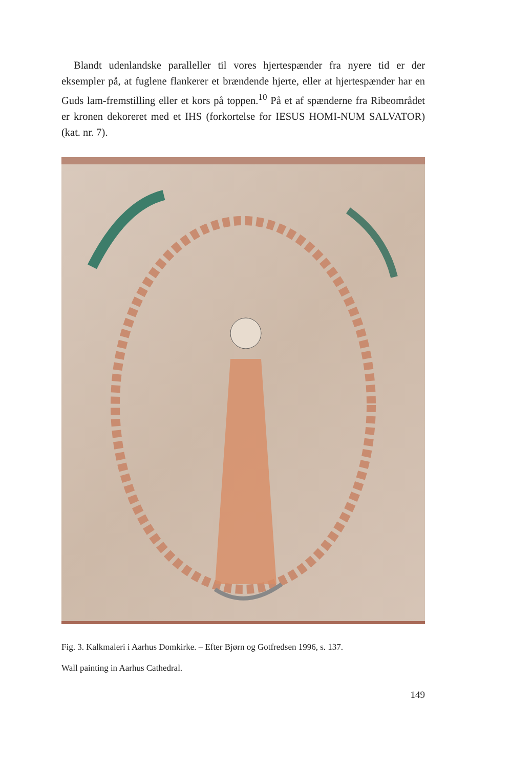Blandt udenlandske paralleller til vores hjertespænder fra nyere tid er der eksempler på, at fuglene flankerer et brændende hjerte, eller at hjertespænder har en Guds lam-fremstilling eller et kors på toppen.<sup>10</sup> På et af spænderne fra Ribeområdet er kronen dekoreret med et IHS (forkortelse for IESUS HOMI-NUM SALVATOR) (kat. nr. 7).
Fig. 3. Kalkmaleri i Aarhus Domkirke. – Efter Bjørn og Gotfredsen 1996, s. 137.
Wall painting in Aarhus Cathedral.
149